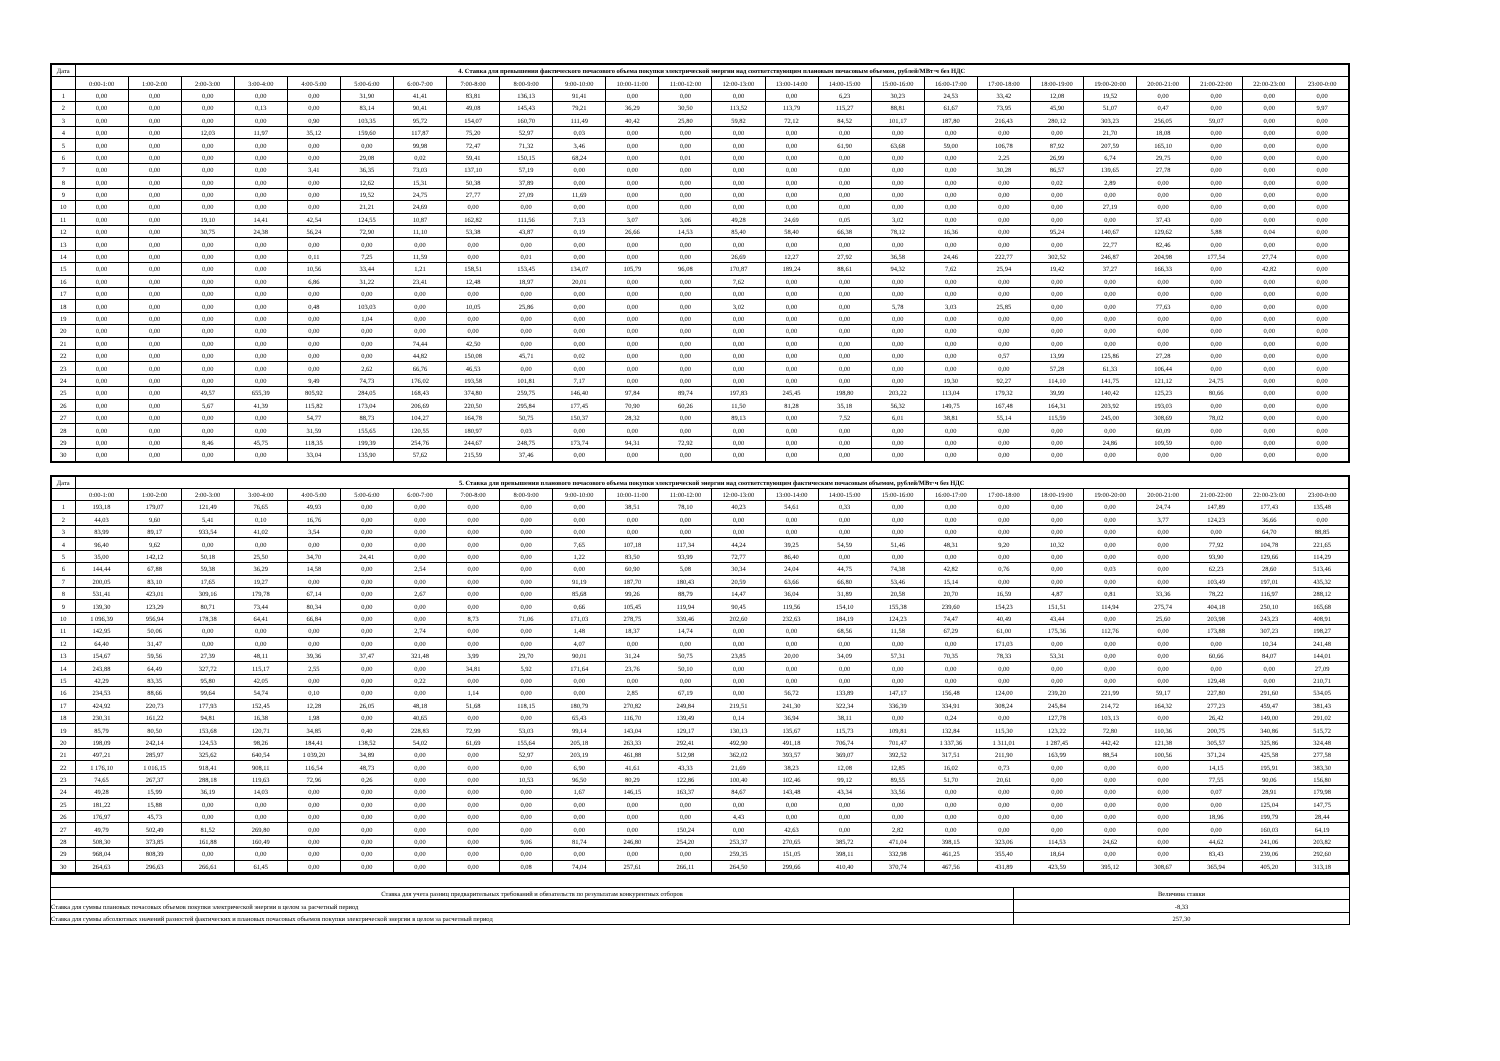| Дата | 4. Ставка для превышения фактического почасового объема покупки электрической энергии над соответствующим плановым почасовым объемом, рублей/МВт·ч без НДС | | | | | | | | | | | | | | | | | | | | | | | |
| --- | --- | --- | --- | --- | --- | --- | --- | --- | --- | --- | --- | --- | --- | --- | --- | --- | --- | --- | --- | --- | --- | --- | --- | --- |
| | 0:00-1:00 | 1:00-2:00 | 2:00-3:00 | 3:00-4:00 | 4:00-5:00 | 5:00-6:00 | 6:00-7:00 | 7:00-8:00 | 8:00-9:00 | 9:00-10:00 | 10:00-11:00 | 11:00-12:00 | 12:00-13:00 | 13:00-14:00 | 14:00-15:00 | 15:00-16:00 | 16:00-17:00 | 17:00-18:00 | 18:00-19:00 | 19:00-20:00 | 20:00-21:00 | 21:00-22:00 | 22:00-23:00 | 23:00-0:00 |
| 1 | 0,00 | 0,00 | 0,00 | 0,00 | 0,00 | 31,90 | 41,41 | 83,81 | 136,13 | 91,41 | 0,00 | 0,00 | 0,00 | 0,00 | 6,23 | 30,23 | 24,53 | 33,42 | 12,08 | 19,52 | 0,00 | 0,00 | 0,00 | 0,00 |
| 2 | 0,00 | 0,00 | 0,00 | 0,13 | 0,00 | 83,14 | 90,41 | 49,08 | 145,43 | 79,21 | 36,29 | 30,50 | 113,52 | 113,79 | 115,27 | 88,81 | 61,67 | 73,95 | 45,90 | 51,07 | 0,47 | 0,00 | 0,00 | 9,97 |
| 3 | 0,00 | 0,00 | 0,00 | 0,00 | 0,90 | 103,35 | 95,72 | 154,07 | 160,70 | 111,49 | 40,42 | 25,80 | 59,82 | 72,12 | 84,52 | 101,17 | 187,80 | 216,43 | 280,12 | 303,23 | 256,05 | 59,07 | 0,00 | 0,00 |
| 4 | 0,00 | 0,00 | 12,03 | 11,97 | 35,12 | 159,60 | 117,87 | 75,20 | 52,97 | 0,03 | 0,00 | 0,00 | 0,00 | 0,00 | 0,00 | 0,00 | 0,00 | 0,00 | 0,00 | 21,70 | 18,08 | 0,00 | 0,00 | 0,00 |
| 5 | 0,00 | 0,00 | 0,00 | 0,00 | 0,00 | 0,00 | 99,98 | 72,47 | 71,32 | 3,46 | 0,00 | 0,00 | 0,00 | 0,00 | 61,90 | 63,68 | 59,00 | 106,78 | 87,92 | 207,59 | 165,10 | 0,00 | 0,00 | 0,00 |
| 6 | 0,00 | 0,00 | 0,00 | 0,00 | 0,00 | 29,08 | 0,02 | 59,41 | 150,15 | 68,24 | 0,00 | 0,01 | 0,00 | 0,00 | 0,00 | 0,00 | 0,00 | 2,25 | 26,99 | 6,74 | 29,75 | 0,00 | 0,00 | 0,00 |
| 7 | 0,00 | 0,00 | 0,00 | 0,00 | 3,41 | 36,35 | 73,03 | 137,10 | 57,19 | 0,00 | 0,00 | 0,00 | 0,00 | 0,00 | 0,00 | 0,00 | 0,00 | 30,28 | 86,57 | 139,65 | 27,78 | 0,00 | 0,00 | 0,00 |
| 8 | 0,00 | 0,00 | 0,00 | 0,00 | 0,00 | 12,62 | 15,31 | 50,38 | 37,89 | 0,00 | 0,00 | 0,00 | 0,00 | 0,00 | 0,00 | 0,00 | 0,00 | 0,00 | 0,02 | 2,89 | 0,00 | 0,00 | 0,00 | 0,00 |
| 9 | 0,00 | 0,00 | 0,00 | 0,00 | 0,00 | 19,52 | 24,75 | 27,77 | 27,09 | 11,69 | 0,00 | 0,00 | 0,00 | 0,00 | 0,00 | 0,00 | 0,00 | 0,00 | 0,00 | 0,00 | 0,00 | 0,00 | 0,00 | 0,00 |
| 10 | 0,00 | 0,00 | 0,00 | 0,00 | 0,00 | 21,21 | 24,69 | 0,00 | 0,00 | 0,00 | 0,00 | 0,00 | 0,00 | 0,00 | 0,00 | 0,00 | 0,00 | 0,00 | 0,00 | 27,19 | 0,00 | 0,00 | 0,00 | 0,00 |
| 11 | 0,00 | 0,00 | 19,10 | 14,41 | 42,54 | 124,55 | 10,87 | 162,82 | 111,56 | 7,13 | 3,07 | 3,06 | 49,28 | 24,69 | 0,05 | 3,02 | 0,00 | 0,00 | 0,00 | 0,00 | 37,43 | 0,00 | 0,00 | 0,00 |
| 12 | 0,00 | 0,00 | 30,75 | 24,38 | 56,24 | 72,90 | 11,10 | 53,38 | 43,87 | 0,19 | 26,66 | 14,53 | 85,40 | 58,40 | 66,38 | 78,12 | 16,36 | 0,00 | 95,24 | 140,67 | 129,62 | 5,88 | 0,04 | 0,00 |
| 13 | 0,00 | 0,00 | 0,00 | 0,00 | 0,00 | 0,00 | 0,00 | 0,00 | 0,00 | 0,00 | 0,00 | 0,00 | 0,00 | 0,00 | 0,00 | 0,00 | 0,00 | 0,00 | 0,00 | 22,77 | 82,46 | 0,00 | 0,00 | 0,00 |
| 14 | 0,00 | 0,00 | 0,00 | 0,00 | 0,11 | 7,25 | 11,59 | 0,00 | 0,01 | 0,00 | 0,00 | 0,00 | 26,69 | 12,27 | 27,92 | 36,58 | 24,46 | 222,77 | 302,52 | 246,87 | 204,98 | 177,54 | 27,74 | 0,00 |
| 15 | 0,00 | 0,00 | 0,00 | 0,00 | 10,56 | 33,44 | 1,21 | 158,51 | 153,45 | 134,07 | 105,79 | 96,08 | 170,87 | 189,24 | 88,61 | 94,32 | 7,62 | 25,94 | 19,42 | 37,27 | 166,33 | 0,00 | 42,82 | 0,00 |
| 16 | 0,00 | 0,00 | 0,00 | 0,00 | 6,86 | 31,22 | 23,41 | 12,48 | 18,97 | 20,01 | 0,00 | 0,00 | 7,62 | 0,00 | 0,00 | 0,00 | 0,00 | 0,00 | 0,00 | 0,00 | 0,00 | 0,00 | 0,00 | 0,00 |
| 17 | 0,00 | 0,00 | 0,00 | 0,00 | 0,00 | 0,00 | 0,00 | 0,00 | 0,00 | 0,00 | 0,00 | 0,00 | 0,00 | 0,00 | 0,00 | 0,00 | 0,00 | 0,00 | 0,00 | 0,00 | 0,00 | 0,00 | 0,00 | 0,00 |
| 18 | 0,00 | 0,00 | 0,00 | 0,00 | 0,48 | 103,03 | 0,00 | 10,05 | 25,86 | 0,00 | 0,00 | 0,00 | 3,02 | 0,00 | 0,00 | 5,78 | 3,03 | 25,85 | 0,00 | 0,00 | 77,63 | 0,00 | 0,00 | 0,00 |
| 19 | 0,00 | 0,00 | 0,00 | 0,00 | 0,00 | 1,04 | 0,00 | 0,00 | 0,00 | 0,00 | 0,00 | 0,00 | 0,00 | 0,00 | 0,00 | 0,00 | 0,00 | 0,00 | 0,00 | 0,00 | 0,00 | 0,00 | 0,00 | 0,00 |
| 20 | 0,00 | 0,00 | 0,00 | 0,00 | 0,00 | 0,00 | 0,00 | 0,00 | 0,00 | 0,00 | 0,00 | 0,00 | 0,00 | 0,00 | 0,00 | 0,00 | 0,00 | 0,00 | 0,00 | 0,00 | 0,00 | 0,00 | 0,00 | 0,00 |
| 21 | 0,00 | 0,00 | 0,00 | 0,00 | 0,00 | 0,00 | 74,44 | 42,50 | 0,00 | 0,00 | 0,00 | 0,00 | 0,00 | 0,00 | 0,00 | 0,00 | 0,00 | 0,00 | 0,00 | 0,00 | 0,00 | 0,00 | 0,00 | 0,00 |
| 22 | 0,00 | 0,00 | 0,00 | 0,00 | 0,00 | 0,00 | 44,82 | 150,08 | 45,71 | 0,02 | 0,00 | 0,00 | 0,00 | 0,00 | 0,00 | 0,00 | 0,00 | 0,57 | 13,99 | 125,86 | 27,28 | 0,00 | 0,00 | 0,00 |
| 23 | 0,00 | 0,00 | 0,00 | 0,00 | 0,00 | 2,62 | 66,76 | 46,53 | 0,00 | 0,00 | 0,00 | 0,00 | 0,00 | 0,00 | 0,00 | 0,00 | 0,00 | 0,00 | 57,28 | 61,33 | 106,44 | 0,00 | 0,00 | 0,00 |
| 24 | 0,00 | 0,00 | 0,00 | 0,00 | 9,49 | 74,73 | 176,02 | 193,58 | 101,81 | 7,17 | 0,00 | 0,00 | 0,00 | 0,00 | 0,00 | 0,00 | 19,30 | 92,27 | 114,10 | 141,75 | 121,12 | 24,75 | 0,00 | 0,00 |
| 25 | 0,00 | 0,00 | 49,57 | 655,39 | 805,92 | 284,05 | 168,43 | 374,80 | 259,75 | 146,40 | 97,84 | 89,74 | 197,83 | 245,45 | 198,80 | 203,22 | 113,04 | 179,32 | 39,99 | 140,42 | 125,23 | 80,66 | 0,00 | 0,00 |
| 26 | 0,00 | 0,00 | 5,67 | 41,39 | 115,82 | 173,04 | 206,69 | 220,50 | 295,84 | 177,45 | 70,90 | 60,26 | 11,50 | 81,28 | 35,18 | 56,32 | 149,75 | 167,48 | 164,31 | 203,92 | 193,03 | 0,00 | 0,00 | 0,00 |
| 27 | 0,00 | 0,00 | 0,00 | 0,00 | 54,77 | 88,73 | 104,27 | 164,78 | 50,75 | 150,37 | 28,32 | 0,00 | 89,13 | 0,00 | 7,52 | 6,01 | 38,81 | 55,14 | 115,59 | 245,00 | 308,69 | 78,02 | 0,00 | 0,00 |
| 28 | 0,00 | 0,00 | 0,00 | 0,00 | 31,59 | 155,65 | 120,55 | 180,97 | 0,03 | 0,00 | 0,00 | 0,00 | 0,00 | 0,00 | 0,00 | 0,00 | 0,00 | 0,00 | 0,00 | 0,00 | 60,09 | 0,00 | 0,00 | 0,00 |
| 29 | 0,00 | 0,00 | 8,46 | 45,75 | 118,35 | 199,39 | 254,76 | 244,67 | 248,75 | 173,74 | 94,31 | 72,92 | 0,00 | 0,00 | 0,00 | 0,00 | 0,00 | 0,00 | 0,00 | 24,86 | 109,59 | 0,00 | 0,00 | 0,00 |
| 30 | 0,00 | 0,00 | 0,00 | 0,00 | 33,04 | 135,90 | 57,62 | 215,59 | 37,46 | 0,00 | 0,00 | 0,00 | 0,00 | 0,00 | 0,00 | 0,00 | 0,00 | 0,00 | 0,00 | 0,00 | 0,00 | 0,00 | 0,00 | 0,00 |
| Дата | 5. Ставка для превышения планового почасового объема покупки электрической энергии над соответствующим фактическим почасовым объемом, рублей/МВт·ч без НДС | | | | | | | | | | | | | | | | | | | | | | | |
| --- | --- | --- | --- | --- | --- | --- | --- | --- | --- | --- | --- | --- | --- | --- | --- | --- | --- | --- | --- | --- | --- | --- | --- | --- |
| | 0:00-1:00 | 1:00-2:00 | 2:00-3:00 | 3:00-4:00 | 4:00-5:00 | 5:00-6:00 | 6:00-7:00 | 7:00-8:00 | 8:00-9:00 | 9:00-10:00 | 10:00-11:00 | 11:00-12:00 | 12:00-13:00 | 13:00-14:00 | 14:00-15:00 | 15:00-16:00 | 16:00-17:00 | 17:00-18:00 | 18:00-19:00 | 19:00-20:00 | 20:00-21:00 | 21:00-22:00 | 22:00-23:00 | 23:00-0:00 |
| 1 | 193,18 | 179,07 | 121,49 | 76,65 | 49,93 | 0,00 | 0,00 | 0,00 | 0,00 | 0,00 | 38,51 | 78,10 | 40,23 | 54,61 | 0,33 | 0,00 | 0,00 | 0,00 | 0,00 | 0,00 | 24,74 | 147,89 | 177,43 | 135,48 |
| 2 | 44,03 | 9,60 | 5,41 | 0,10 | 16,76 | 0,00 | 0,00 | 0,00 | 0,00 | 0,00 | 0,00 | 0,00 | 0,00 | 0,00 | 0,00 | 0,00 | 0,00 | 0,00 | 0,00 | 0,00 | 3,77 | 124,23 | 36,66 | 0,00 |
| 3 | 83,99 | 89,17 | 933,54 | 41,02 | 3,54 | 0,00 | 0,00 | 0,00 | 0,00 | 0,00 | 0,00 | 0,00 | 0,00 | 0,00 | 0,00 | 0,00 | 0,00 | 0,00 | 0,00 | 0,00 | 0,00 | 0,00 | 64,70 | 88,85 |
| 4 | 96,40 | 9,62 | 0,00 | 0,00 | 0,00 | 0,00 | 0,00 | 0,00 | 0,00 | 7,65 | 107,18 | 117,34 | 44,24 | 39,25 | 54,59 | 51,46 | 48,31 | 9,20 | 10,32 | 0,00 | 0,00 | 77,92 | 104,78 | 221,65 |
| 5 | 35,00 | 142,12 | 50,18 | 25,50 | 34,70 | 24,41 | 0,00 | 0,00 | 0,00 | 1,22 | 83,50 | 93,99 | 72,77 | 86,40 | 0,00 | 0,00 | 0,00 | 0,00 | 0,00 | 0,00 | 0,00 | 93,90 | 129,66 | 114,29 |
| 6 | 144,44 | 67,88 | 59,38 | 36,29 | 14,58 | 0,00 | 2,54 | 0,00 | 0,00 | 0,00 | 60,90 | 5,08 | 30,34 | 24,04 | 44,75 | 74,38 | 42,82 | 0,76 | 0,00 | 0,03 | 0,00 | 62,23 | 28,60 | 513,46 |
| 7 | 200,05 | 83,10 | 17,65 | 19,27 | 0,00 | 0,00 | 0,00 | 0,00 | 0,00 | 91,19 | 187,70 | 180,43 | 20,59 | 63,66 | 66,80 | 53,46 | 15,14 | 0,00 | 0,00 | 0,00 | 0,00 | 103,49 | 197,01 | 435,32 |
| 8 | 531,41 | 423,01 | 309,16 | 179,78 | 67,14 | 0,00 | 2,67 | 0,00 | 0,00 | 85,68 | 99,26 | 88,79 | 14,47 | 36,04 | 31,89 | 20,58 | 20,70 | 16,59 | 4,87 | 0,81 | 33,36 | 78,22 | 116,97 | 288,12 |
| 9 | 139,30 | 123,29 | 80,71 | 73,44 | 80,34 | 0,00 | 0,00 | 0,00 | 0,00 | 0,66 | 105,45 | 119,94 | 90,45 | 119,56 | 154,10 | 155,38 | 239,60 | 154,23 | 151,51 | 114,94 | 275,74 | 404,18 | 250,10 | 165,68 |
| 10 | 1 096,39 | 956,94 | 178,38 | 64,41 | 66,84 | 0,00 | 0,00 | 8,73 | 71,06 | 171,03 | 278,75 | 339,46 | 202,60 | 232,63 | 184,19 | 124,23 | 74,47 | 40,49 | 43,44 | 0,00 | 25,60 | 203,98 | 243,23 | 408,91 |
| 11 | 142,95 | 50,06 | 0,00 | 0,00 | 0,00 | 0,00 | 2,74 | 0,00 | 0,00 | 1,48 | 18,37 | 14,74 | 0,00 | 0,00 | 68,56 | 11,58 | 67,29 | 61,00 | 175,36 | 112,76 | 0,00 | 173,88 | 307,23 | 198,27 |
| 12 | 64,40 | 31,47 | 0,00 | 0,00 | 0,00 | 0,00 | 0,00 | 0,00 | 0,00 | 4,07 | 0,00 | 0,00 | 0,00 | 0,00 | 0,00 | 0,00 | 0,00 | 171,03 | 0,00 | 0,00 | 0,00 | 0,00 | 10,34 | 241,48 |
| 13 | 154,67 | 59,56 | 27,39 | 48,11 | 39,36 | 37,47 | 321,48 | 3,99 | 29,70 | 90,01 | 31,24 | 50,75 | 23,85 | 20,00 | 34,09 | 57,31 | 70,35 | 78,33 | 53,31 | 0,00 | 0,00 | 60,66 | 84,07 | 144,01 |
| 14 | 243,88 | 64,49 | 327,72 | 115,17 | 2,55 | 0,00 | 0,00 | 34,81 | 5,92 | 171,64 | 23,76 | 50,10 | 0,00 | 0,00 | 0,00 | 0,00 | 0,00 | 0,00 | 0,00 | 0,00 | 0,00 | 0,00 | 0,00 | 27,09 |
| 15 | 42,29 | 83,35 | 95,80 | 42,05 | 0,00 | 0,00 | 0,22 | 0,00 | 0,00 | 0,00 | 0,00 | 0,00 | 0,00 | 0,00 | 0,00 | 0,00 | 0,00 | 0,00 | 0,00 | 0,00 | 0,00 | 129,48 | 0,00 | 210,71 |
| 16 | 234,53 | 88,66 | 99,64 | 54,74 | 0,10 | 0,00 | 0,00 | 1,14 | 0,00 | 0,00 | 2,85 | 67,19 | 0,00 | 56,72 | 133,89 | 147,17 | 156,48 | 124,00 | 239,20 | 221,99 | 59,17 | 227,80 | 291,60 | 534,05 |
| 17 | 424,92 | 220,73 | 177,93 | 152,45 | 12,28 | 26,05 | 48,18 | 51,68 | 118,15 | 180,79 | 270,82 | 249,84 | 219,51 | 241,30 | 322,34 | 336,39 | 334,91 | 308,24 | 245,84 | 214,72 | 164,32 | 277,23 | 459,47 | 381,43 |
| 18 | 230,31 | 161,22 | 94,81 | 16,38 | 1,98 | 0,00 | 40,65 | 0,00 | 0,00 | 65,43 | 116,70 | 139,49 | 0,14 | 36,94 | 38,11 | 0,00 | 0,24 | 0,00 | 127,78 | 103,13 | 0,00 | 26,42 | 149,00 | 291,02 |
| 19 | 85,79 | 80,50 | 153,68 | 120,71 | 34,85 | 0,40 | 228,83 | 72,99 | 53,03 | 99,14 | 143,04 | 129,17 | 130,13 | 135,67 | 115,73 | 109,81 | 132,84 | 115,30 | 123,22 | 72,80 | 110,36 | 200,75 | 340,86 | 515,72 |
| 20 | 198,09 | 242,14 | 124,53 | 98,26 | 184,41 | 138,52 | 54,02 | 61,69 | 155,64 | 205,18 | 263,33 | 292,41 | 492,90 | 491,18 | 706,74 | 701,47 | 1 337,36 | 1 311,01 | 1 287,45 | 442,42 | 121,38 | 305,57 | 325,86 | 324,48 |
| 21 | 497,21 | 285,97 | 325,62 | 640,54 | 1 039,20 | 34,89 | 0,00 | 0,00 | 52,97 | 203,19 | 461,88 | 512,98 | 362,02 | 393,57 | 369,07 | 392,52 | 317,51 | 211,90 | 163,99 | 88,54 | 100,56 | 371,24 | 425,58 | 277,58 |
| 22 | 1 176,10 | 1 016,15 | 918,41 | 908,11 | 116,54 | 48,73 | 0,00 | 0,00 | 0,00 | 6,90 | 41,61 | 43,33 | 21,69 | 38,23 | 12,08 | 12,85 | 16,02 | 0,73 | 0,00 | 0,00 | 0,00 | 14,15 | 195,91 | 383,30 |
| 23 | 74,65 | 267,37 | 288,18 | 119,63 | 72,96 | 0,26 | 0,00 | 0,00 | 10,53 | 96,50 | 80,29 | 122,86 | 100,40 | 102,46 | 99,12 | 89,55 | 51,70 | 20,61 | 0,00 | 0,00 | 0,00 | 77,55 | 90,06 | 156,80 |
| 24 | 49,28 | 15,99 | 36,19 | 14,03 | 0,00 | 0,00 | 0,00 | 0,00 | 0,00 | 1,67 | 146,15 | 163,37 | 84,67 | 143,48 | 43,34 | 33,56 | 0,00 | 0,00 | 0,00 | 0,00 | 0,00 | 0,07 | 28,91 | 179,98 |
| 25 | 181,22 | 15,88 | 0,00 | 0,00 | 0,00 | 0,00 | 0,00 | 0,00 | 0,00 | 0,00 | 0,00 | 0,00 | 0,00 | 0,00 | 0,00 | 0,00 | 0,00 | 0,00 | 0,00 | 0,00 | 0,00 | 0,00 | 125,04 | 147,75 |
| 26 | 176,97 | 45,73 | 0,00 | 0,00 | 0,00 | 0,00 | 0,00 | 0,00 | 0,00 | 0,00 | 0,00 | 0,00 | 4,43 | 0,00 | 0,00 | 0,00 | 0,00 | 0,00 | 0,00 | 0,00 | 0,00 | 18,96 | 199,79 | 28,44 |
| 27 | 49,79 | 502,49 | 81,52 | 269,80 | 0,00 | 0,00 | 0,00 | 0,00 | 0,00 | 0,00 | 0,00 | 150,24 | 0,00 | 42,63 | 0,00 | 2,82 | 0,00 | 0,00 | 0,00 | 0,00 | 0,00 | 0,00 | 160,03 | 64,19 |
| 28 | 508,30 | 373,85 | 161,88 | 160,49 | 0,00 | 0,00 | 0,00 | 0,00 | 9,06 | 81,74 | 246,80 | 254,20 | 253,37 | 270,65 | 385,72 | 471,04 | 398,15 | 323,06 | 114,53 | 24,62 | 0,00 | 44,62 | 241,06 | 203,82 |
| 29 | 968,04 | 808,39 | 0,00 | 0,00 | 0,00 | 0,00 | 0,00 | 0,00 | 0,00 | 0,00 | 0,00 | 0,00 | 259,35 | 151,05 | 398,11 | 332,98 | 461,25 | 355,40 | 18,64 | 0,00 | 0,00 | 83,43 | 239,06 | 292,60 |
| 30 | 264,63 | 296,63 | 266,61 | 61,45 | 0,00 | 0,00 | 0,00 | 0,00 | 0,08 | 74,04 | 257,61 | 266,11 | 264,50 | 299,66 | 410,40 | 370,74 | 467,56 | 431,89 | 423,59 | 395,12 | 308,67 | 365,94 | 405,20 | 313,18 |
| Ставка для учета разниц предварительных требований и обязательств по результатам конкурентных отборов | Величина ставки |
| Ставка для суммы плановых почасовых объемов покупки электрической энергии в целом за расчетный период | -8,33 |
| Ставка для суммы абсолютных значений разностей фактических и плановых почасовых объемов покупки электрической энергии в целом за расчетный период | 257,30 |